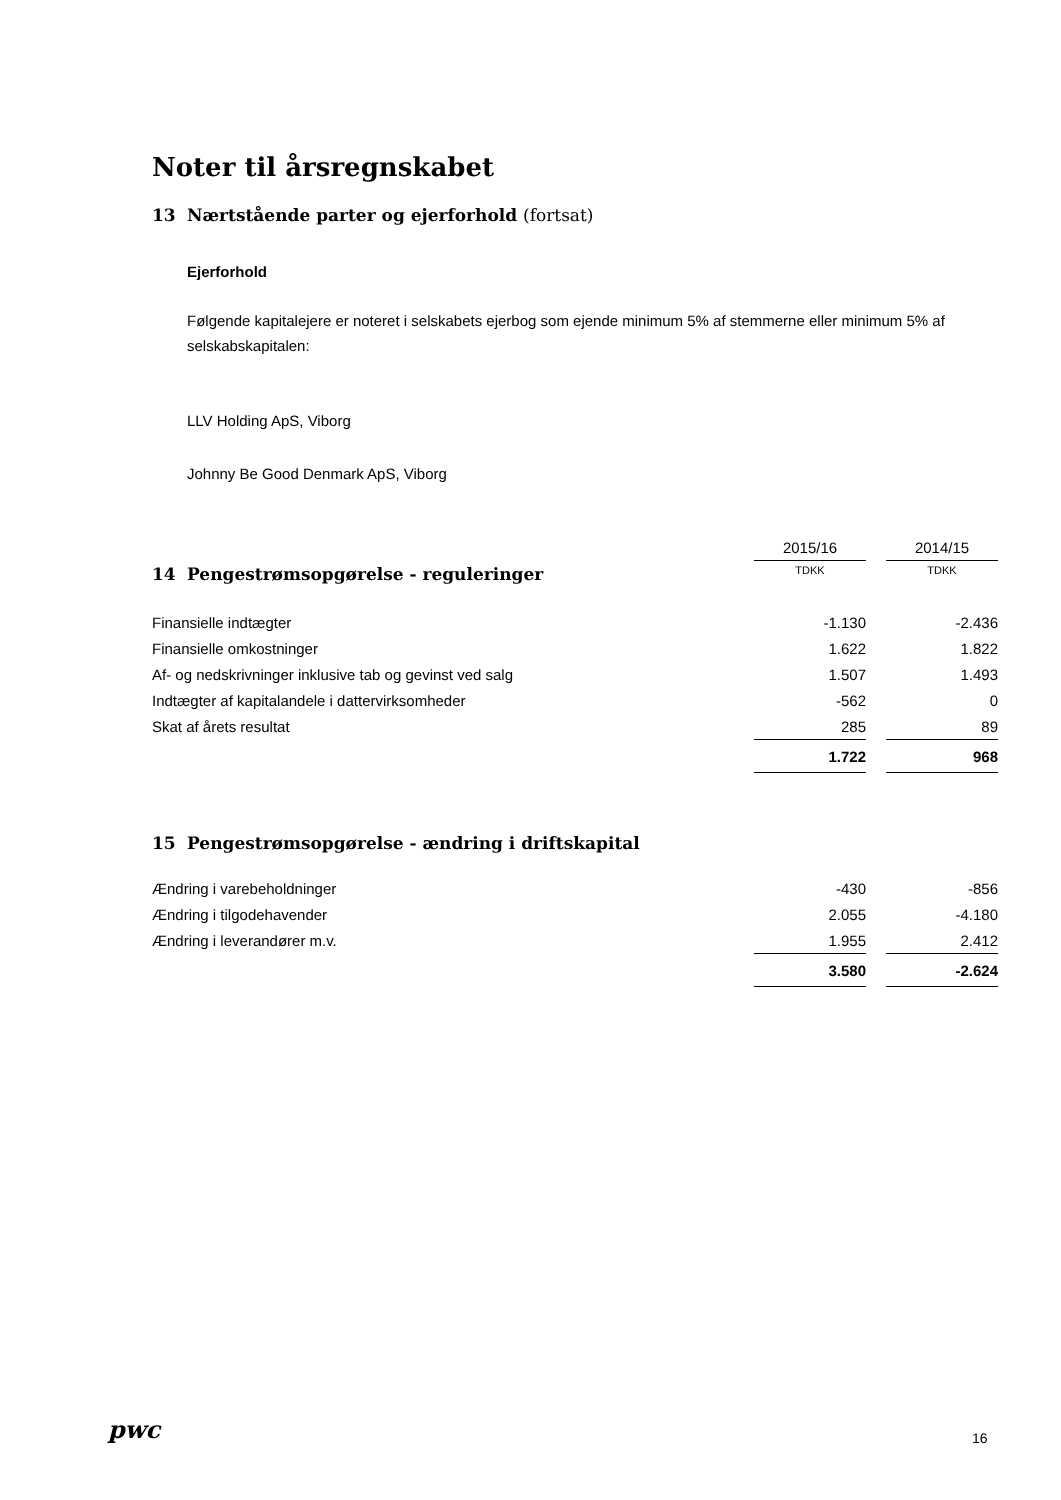Noter til årsregnskabet
13 Nærtstående parter og ejerforhold (fortsat)
Ejerforhold
Følgende kapitalejere er noteret i selskabets ejerbog som ejende minimum 5% af stemmerne eller minimum 5% af selskabskapitalen:
LLV Holding ApS, Viborg
Johnny Be Good Denmark ApS, Viborg
| | 2015/16 | | 2014/15 |
| 14 Pengestrømsopgørelse - reguleringer | TDKK | | TDKK |
| Finansielle indtægter | -1.130 | | -2.436 |
| Finansielle omkostninger | 1.622 | | 1.822 |
| Af- og nedskrivninger inklusive tab og gevinst ved salg | 1.507 | | 1.493 |
| Indtægter af kapitalandele i dattervirksomheder | -562 | | 0 |
| Skat af årets resultat | 285 | | 89 |
| | 1.722 | | 968 |
15 Pengestrømsopgørelse - ændring i driftskapital
| Ændring i varebeholdninger | -430 | | -856 |
| Ændring i tilgodehavender | 2.055 | | -4.180 |
| Ændring i leverandører m.v. | 1.955 | | 2.412 |
| | 3.580 | | -2.624 |
pwc 16